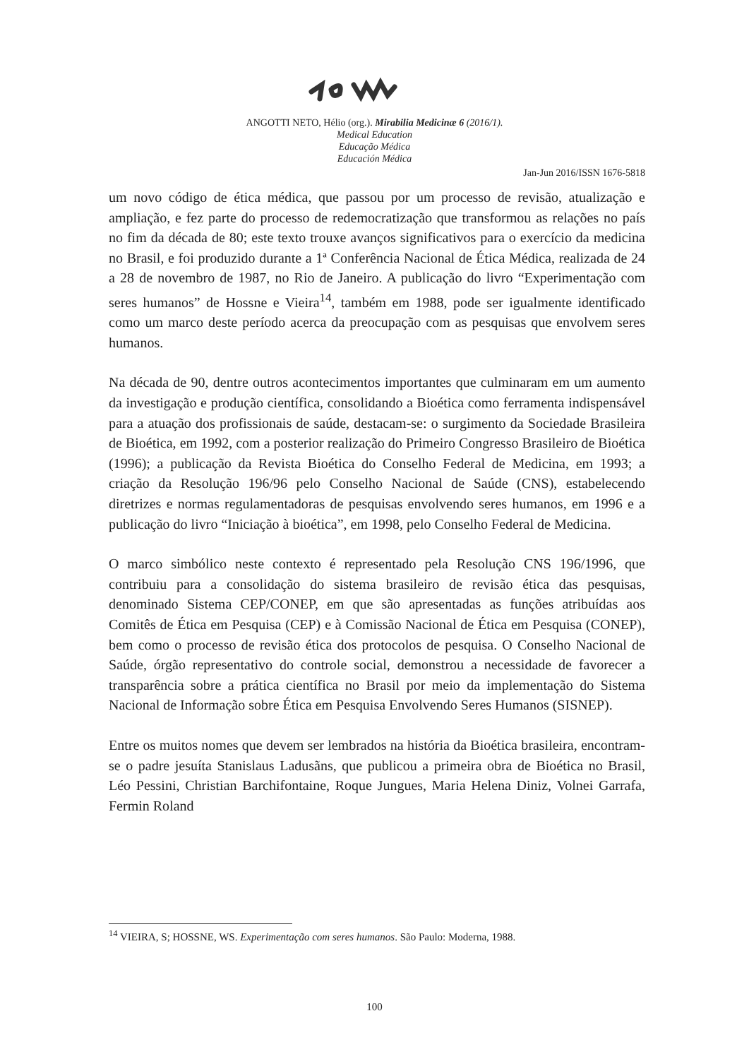ANGOTTI NETO, Hélio (org.). Mirabilia Medicinæ 6 (2016/1).
Medical Education
Educação Médica
Educación Médica
Jan-Jun 2016/ISSN 1676-5818
um novo código de ética médica, que passou por um processo de revisão, atualização e ampliação, e fez parte do processo de redemocratização que transformou as relações no país no fim da década de 80; este texto trouxe avanços significativos para o exercício da medicina no Brasil, e foi produzido durante a 1ª Conferência Nacional de Ética Médica, realizada de 24 a 28 de novembro de 1987, no Rio de Janeiro. A publicação do livro “Experimentação com seres humanos” de Hossne e Vieira<sup>14</sup>, também em 1988, pode ser igualmente identificado como um marco deste período acerca da preocupação com as pesquisas que envolvem seres humanos.
Na década de 90, dentre outros acontecimentos importantes que culminaram em um aumento da investigação e produção científica, consolidando a Bioética como ferramenta indispensável para a atuação dos profissionais de saúde, destacam-se: o surgimento da Sociedade Brasileira de Bioética, em 1992, com a posterior realização do Primeiro Congresso Brasileiro de Bioética (1996); a publicação da Revista Bioética do Conselho Federal de Medicina, em 1993; a criação da Resolução 196/96 pelo Conselho Nacional de Saúde (CNS), estabelecendo diretrizes e normas regulamentadoras de pesquisas envolvendo seres humanos, em 1996 e a publicação do livro “Iniciação à bioética”, em 1998, pelo Conselho Federal de Medicina.
O marco simbólico neste contexto é representado pela Resolução CNS 196/1996, que contribuiu para a consolidação do sistema brasileiro de revisão ética das pesquisas, denominado Sistema CEP/CONEP, em que são apresentadas as funções atribuídas aos Comitês de Ética em Pesquisa (CEP) e à Comissão Nacional de Ética em Pesquisa (CONEP), bem como o processo de revisão ética dos protocolos de pesquisa. O Conselho Nacional de Saúde, órgão representativo do controle social, demonstrou a necessidade de favorecer a transparência sobre a prática científica no Brasil por meio da implementação do Sistema Nacional de Informação sobre Ética em Pesquisa Envolvendo Seres Humanos (SISNEP).
Entre os muitos nomes que devem ser lembrados na história da Bioética brasileira, encontram-se o padre jesuíta Stanislaus Ladusãns, que publicou a primeira obra de Bioética no Brasil, Léo Pessini, Christian Barchifontaine, Roque Jungues, Maria Helena Diniz, Volnei Garrafa, Fermin Roland
<sup>14</sup> VIEIRA, S; HOSSNE, WS. Experimentação com seres humanos. São Paulo: Moderna, 1988.
100